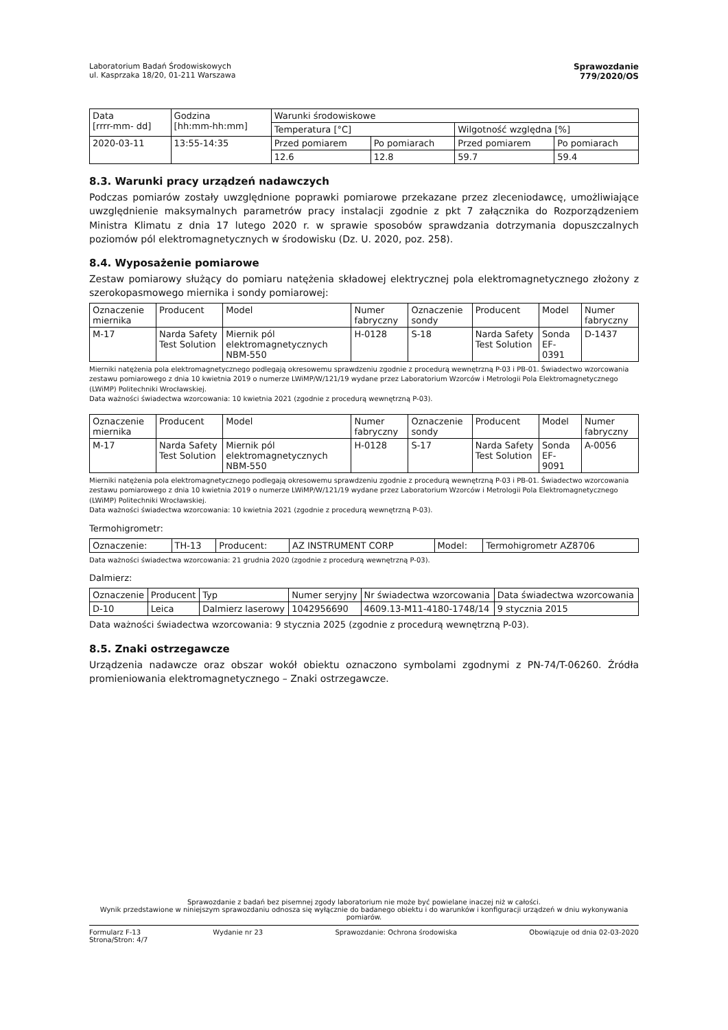Laboratorium Badań Środowiskowych
ul. Kasprzaka 18/20, 01-211 Warszawa
Sprawozdanie
779/2020/OS
| Data [rrrr-mm- dd] | Godzina [hh:mm-hh:mm] | Warunki środowiskowe | | | |
| --- | --- | --- | --- | --- | --- |
| | | Temperatura [°C] | | Wilgotność względna [%] | |
| 2020-03-11 | 13:55-14:35 | Przed pomiarem | Po pomiarach | Przed pomiarem | Po pomiarach |
| | | 12.6 | 12.8 | 59.7 | 59.4 |
8.3. Warunki pracy urządzeń nadawczych
Podczas pomiarów zostały uwzględnione poprawki pomiarowe przekazane przez zleceniodawcę, umożliwiające uwzględnienie maksymalnych parametrów pracy instalacji zgodnie z pkt 7 załącznika do Rozporządzeniem Ministra Klimatu z dnia 17 lutego 2020 r. w sprawie sposobów sprawdzania dotrzymania dopuszczalnych poziomów pól elektromagnetycznych w środowisku (Dz. U. 2020, poz. 258).
8.4. Wyposażenie pomiarowe
Zestaw pomiarowy służący do pomiaru natężenia składowej elektrycznej pola elektromagnetycznego złożony z szerokopasmowego miernika i sondy pomiarowej:
| Oznaczenie miernika | Producent | Model | Numer fabryczny | Oznaczenie sondy | Producent | Model | Numer fabryczny |
| --- | --- | --- | --- | --- | --- | --- | --- |
| M-17 | Narda Safety Test Solution | Miernik pól elektromagnetycznych NBM-550 | H-0128 | S-18 | Narda Safety Test Solution | Sonda EF-0391 | D-1437 |
Mierniki natężenia pola elektromagnetycznego podlegają okresowemu sprawdzeniu zgodnie z procedurą wewnętrzną P-03 i PB-01. Świadectwo wzorcowania zestawu pomiarowego z dnia 10 kwietnia 2019 o numerze LWiMP/W/121/19 wydane przez Laboratorium Wzorców i Metrologii Pola Elektromagnetycznego (LWiMP) Politechniki Wrocławskiej.
Data ważności świadectwa wzorcowania: 10 kwietnia 2021 (zgodnie z procedurą wewnętrzną P-03).
| Oznaczenie miernika | Producent | Model | Numer fabryczny | Oznaczenie sondy | Producent | Model | Numer fabryczny |
| --- | --- | --- | --- | --- | --- | --- | --- |
| M-17 | Narda Safety Test Solution | Miernik pól elektromagnetycznych NBM-550 | H-0128 | S-17 | Narda Safety Test Solution | Sonda EF-9091 | A-0056 |
Mierniki natężenia pola elektromagnetycznego podlegają okresowemu sprawdzeniu zgodnie z procedurą wewnętrzną P-03 i PB-01. Świadectwo wzorcowania zestawu pomiarowego z dnia 10 kwietnia 2019 o numerze LWiMP/W/121/19 wydane przez Laboratorium Wzorców i Metrologii Pola Elektromagnetycznego (LWiMP) Politechniki Wrocławskiej.
Data ważności świadectwa wzorcowania: 10 kwietnia 2021 (zgodnie z procedurą wewnętrzną P-03).
Termohigrometr:
| Oznaczenie: | TH-13 | Producent: | AZ INSTRUMENT CORP | Model: | Termohigrometr AZ8706 |
Data ważności świadectwa wzorcowania: 21 grudnia 2020 (zgodnie z procedurą wewnętrzną P-03).
Dalmierz:
| Oznaczenie | Producent | Typ | Numer seryjny | Nr świadectwa wzorcowania | Data świadectwa wzorcowania |
| --- | --- | --- | --- | --- | --- |
| D-10 | Leica | Dalmierz laserowy | 1042956690 | 4609.13-M11-4180-1748/14 | 9 stycznia 2015 |
Data ważności świadectwa wzorcowania: 9 stycznia 2025 (zgodnie z procedurą wewnętrzną P-03).
8.5. Znaki ostrzegawcze
Urządzenia nadawcze oraz obszar wokół obiektu oznaczono symbolami zgodnymi z PN-74/T-06260. Źródła promieniowania elektromagnetycznego – Znaki ostrzegawcze.
Sprawozdanie z badań bez pisemnej zgody laboratorium nie może być powielane inaczej niż w całości.
Wynik przedstawione w niniejszym sprawozdaniu odnosza się wyłącznie do badanego obiektu i do warunków i konfiguracji urządzeń w dniu wykonywania pomiarów.
Formularz F-13 Wydanie nr 23 Sprawozdanie: Ochrona środowiska Obowiązuje od dnia 02-03-2020
Strona/Stron: 4/7